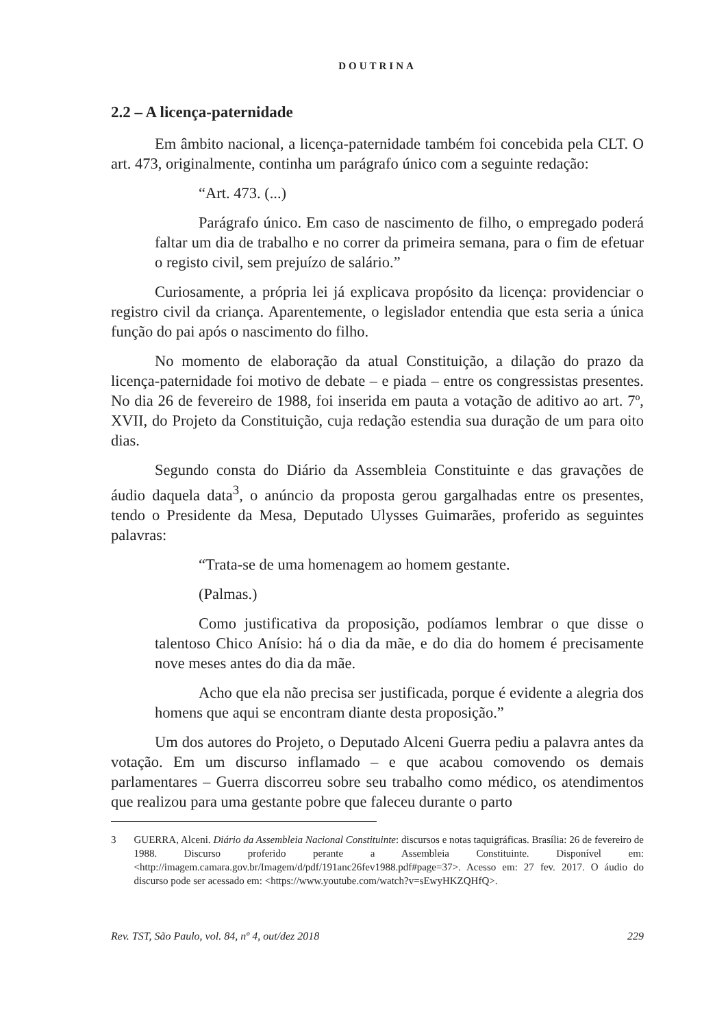DOUTRINA
2.2 – A licença-paternidade
Em âmbito nacional, a licença-paternidade também foi concebida pela CLT. O art. 473, originalmente, continha um parágrafo único com a seguinte redação:
“Art. 473. (...)
Parágrafo único. Em caso de nascimento de filho, o empregado poderá faltar um dia de trabalho e no correr da primeira semana, para o fim de efetuar o registo civil, sem prejuízo de salário.”
Curiosamente, a própria lei já explicava propósito da licença: providenciar o registro civil da criança. Aparentemente, o legislador entendia que esta seria a única função do pai após o nascimento do filho.
No momento de elaboração da atual Constituição, a dilação do prazo da licença-paternidade foi motivo de debate – e piada – entre os congressistas presentes. No dia 26 de fevereiro de 1988, foi inserida em pauta a votação de aditivo ao art. 7º, XVII, do Projeto da Constituição, cuja redação estendia sua duração de um para oito dias.
Segundo consta do Diário da Assembleia Constituinte e das gravações de áudio daquela data<sup>3</sup>, o anúncio da proposta gerou gargalhadas entre os presentes, tendo o Presidente da Mesa, Deputado Ulysses Guimarães, proferido as seguintes palavras:
“Trata-se de uma homenagem ao homem gestante.
(Palmas.)
Como justificativa da proposição, podíamos lembrar o que disse o talentoso Chico Anísio: há o dia da mãe, e do dia do homem é precisamente nove meses antes do dia da mãe.
Acho que ela não precisa ser justificada, porque é evidente a alegria dos homens que aqui se encontram diante desta proposição.”
Um dos autores do Projeto, o Deputado Alceni Guerra pediu a palavra antes da votação. Em um discurso inflamado – e que acabou comovendo os demais parlamentares – Guerra discorreu sobre seu trabalho como médico, os atendimentos que realizou para uma gestante pobre que faleceu durante o parto
3 GUERRA, Alceni. Diário da Assembleia Nacional Constituinte: discursos e notas taquigráficas. Brasília: 26 de fevereiro de 1988. Discurso proferido perante a Assembleia Constituinte. Disponível em: <http://imagem.camara.gov.br/Imagem/d/pdf/191anc26fev1988.pdf#page=37>. Acesso em: 27 fev. 2017. O áudio do discurso pode ser acessado em: <https://www.youtube.com/watch?v=sEwyHKZQHfQ>.
Rev. TST, São Paulo, vol. 84, nº 4, out/dez 2018 229